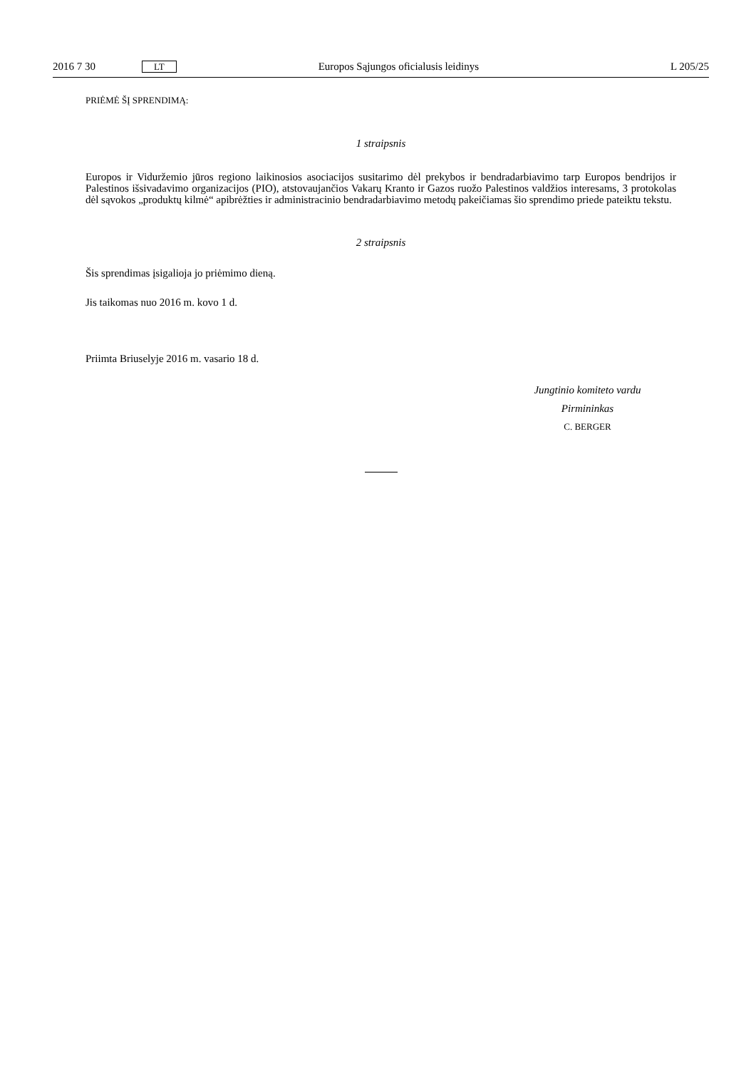2016 7 30 LT Europos Sąjungos oficialusis leidinys L 205/25
PRIĖMĖ ŠĮ SPRENDIMĄ:
1 straipsnis
Europos ir Viduržemio jūros regiono laikinosios asociacijos susitarimo dėl prekybos ir bendradarbiavimo tarp Europos bendrijos ir Palestinos išsivadavimo organizacijos (PIO), atstovaujančios Vakarų Kranto ir Gazos ruožo Palestinos valdžios interesams, 3 protokolas dėl sąvokos „produktų kilmė“ apibrėžties ir administracinio bendradarbiavimo metodų pakeičiamas šio sprendimo priede pateiktu tekstu.
2 straipsnis
Šis sprendimas įsigalioja jo priėmimo dieną.
Jis taikomas nuo 2016 m. kovo 1 d.
Priimta Briuselyje 2016 m. vasario 18 d.
Jungtinio komiteto vardu
Pirmininkas
C. BERGER